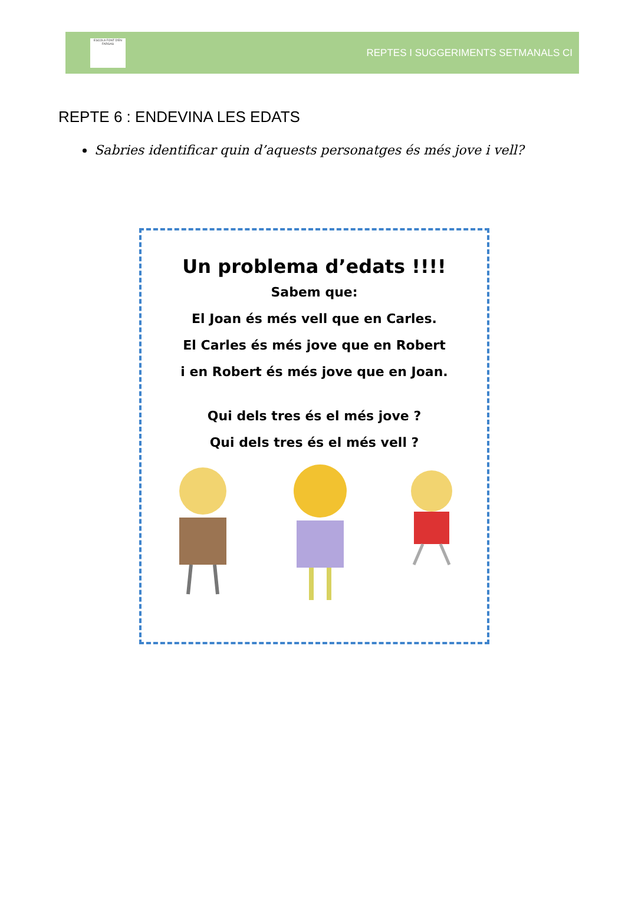ESCOLA FONT D'EN FARGAS
REPTES I SUGGERIMENTS SETMANALS CI
REPTE 6 : ENDEVINA LES EDATS
Sabries identificar quin d’aquests personatges és més jove i vell?
Un problema d’edats !!!!
Sabem que:
El Joan és més vell que en Carles.
El Carles és més jove que en Robert
i en Robert és més jove que en Joan.
Qui dels tres és el més jove ?
Qui dels tres és el més vell ?